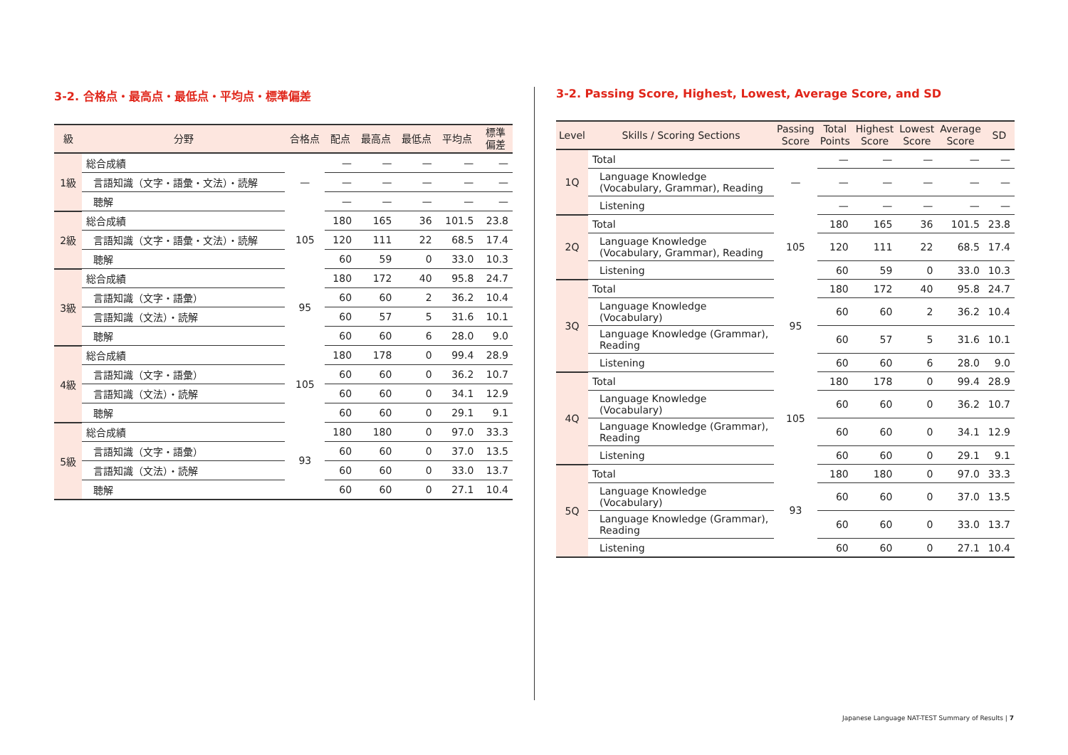3-2. 合格点・最高点・最低点・平均点・標準偏差
| 級 | 分野 | 合格点 | 配点 | 最高点 | 最低点 | 平均点 | 標準 偏差 |
| --- | --- | --- | --- | --- | --- | --- | --- |
| 1級 | 総合成績 | — | — | — | — | — | — |
| | 言語知識（文字・語彙・文法）・読解 | | — | — | — | — | — |
| | 聴解 | | — | — | — | — | — |
| 2級 | 総合成績 | 105 | 180 | 165 | 36 | 101.5 | 23.8 |
| | 言語知識（文字・語彙・文法）・読解 | | 120 | 111 | 22 | 68.5 | 17.4 |
| | 聴解 | | 60 | 59 | 0 | 33.0 | 10.3 |
| 3級 | 総合成績 | 95 | 180 | 172 | 40 | 95.8 | 24.7 |
| | 言語知識（文字・語彙） | | 60 | 60 | 2 | 36.2 | 10.4 |
| | 言語知識（文法）・読解 | | 60 | 57 | 5 | 31.6 | 10.1 |
| | 聴解 | | 60 | 60 | 6 | 28.0 | 9.0 |
| 4級 | 総合成績 | 105 | 180 | 178 | 0 | 99.4 | 28.9 |
| | 言語知識（文字・語彙） | | 60 | 60 | 0 | 36.2 | 10.7 |
| | 言語知識（文法）・読解 | | 60 | 60 | 0 | 34.1 | 12.9 |
| | 聴解 | | 60 | 60 | 0 | 29.1 | 9.1 |
| 5級 | 総合成績 | 93 | 180 | 180 | 0 | 97.0 | 33.3 |
| | 言語知識（文字・語彙） | | 60 | 60 | 0 | 37.0 | 13.5 |
| | 言語知識（文法）・読解 | | 60 | 60 | 0 | 33.0 | 13.7 |
| | 聴解 | | 60 | 60 | 0 | 27.1 | 10.4 |
3-2. Passing Score, Highest, Lowest, Average Score, and SD
| Level | Skills / Scoring Sections | Passing Score | Total Points | Highest Score | Lowest Score | Average Score | SD |
| --- | --- | --- | --- | --- | --- | --- | --- |
| 1Q | Total | — | — | — | — | — | — |
| | Language Knowledge (Vocabulary, Grammar), Reading | | — | — | — | — | — |
| | Listening | | — | — | — | — | — |
| 2Q | Total | 105 | 180 | 165 | 36 | 101.5 | 23.8 |
| | Language Knowledge (Vocabulary, Grammar), Reading | | 120 | 111 | 22 | 68.5 | 17.4 |
| | Listening | | 60 | 59 | 0 | 33.0 | 10.3 |
| 3Q | Total | 95 | 180 | 172 | 40 | 95.8 | 24.7 |
| | Language Knowledge (Vocabulary) | | 60 | 60 | 2 | 36.2 | 10.4 |
| | Language Knowledge (Grammar), Reading | | 60 | 57 | 5 | 31.6 | 10.1 |
| | Listening | | 60 | 60 | 6 | 28.0 | 9.0 |
| 4Q | Total | 105 | 180 | 178 | 0 | 99.4 | 28.9 |
| | Language Knowledge (Vocabulary) | | 60 | 60 | 0 | 36.2 | 10.7 |
| | Language Knowledge (Grammar), Reading | | 60 | 60 | 0 | 34.1 | 12.9 |
| | Listening | | 60 | 60 | 0 | 29.1 | 9.1 |
| 5Q | Total | 93 | 180 | 180 | 0 | 97.0 | 33.3 |
| | Language Knowledge (Vocabulary) | | 60 | 60 | 0 | 37.0 | 13.5 |
| | Language Knowledge (Grammar), Reading | | 60 | 60 | 0 | 33.0 | 13.7 |
| | Listening | | 60 | 60 | 0 | 27.1 | 10.4 |
Japanese Language NAT-TEST Summary of Results | 7